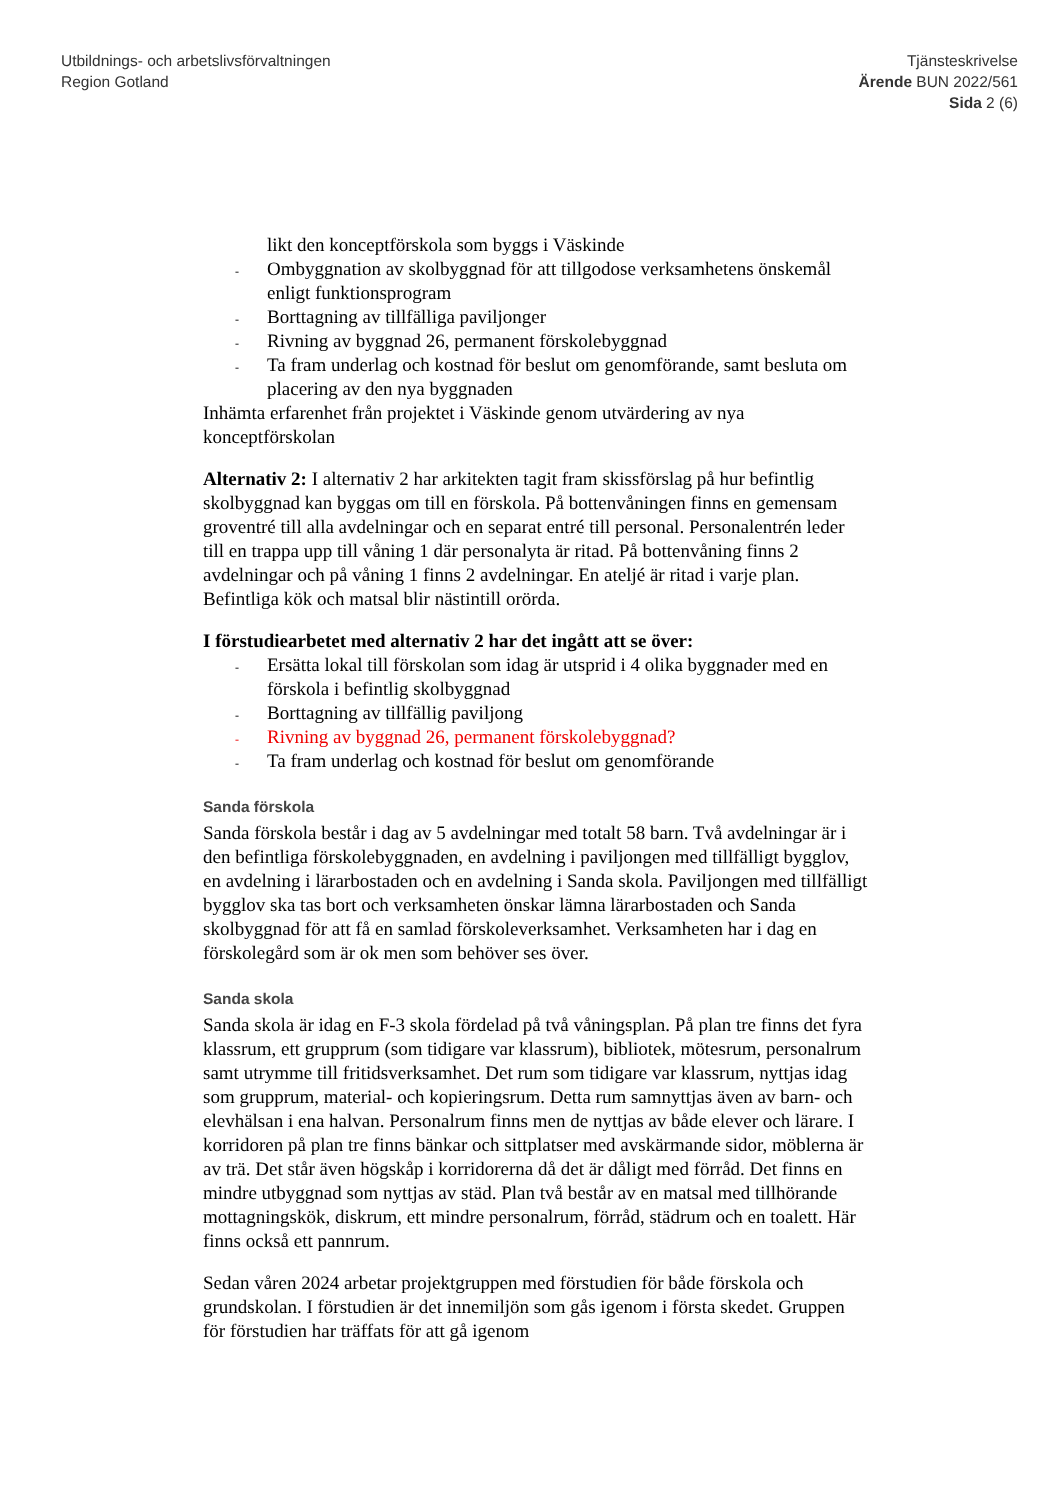Utbildnings- och arbetslivsförvaltningen
Region Gotland
Tjänsteskrivelse
Ärende BUN 2022/561
Sida 2 (6)
likt den konceptförskola som byggs i Väskinde
- Ombyggnation av skolbyggnad för att tillgodose verksamhetens önskemål enligt funktionsprogram
- Borttagning av tillfälliga paviljonger
- Rivning av byggnad 26, permanent förskolebyggnad
- Ta fram underlag och kostnad för beslut om genomförande, samt besluta om placering av den nya byggnaden
Inhämta erfarenhet från projektet i Väskinde genom utvärdering av nya konceptförskolan
Alternativ 2: I alternativ 2 har arkitekten tagit fram skissförslag på hur befintlig skolbyggnad kan byggas om till en förskola. På bottenvåningen finns en gemensam groventré till alla avdelningar och en separat entré till personal. Personalentrén leder till en trappa upp till våning 1 där personalyta är ritad. På bottenvåning finns 2 avdelningar och på våning 1 finns 2 avdelningar. En ateljé är ritad i varje plan. Befintliga kök och matsal blir nästintill orörda.
I förstudiearbetet med alternativ 2 har det ingått att se över:
- Ersätta lokal till förskolan som idag är utsprid i 4 olika byggnader med en förskola i befintlig skolbyggnad
- Borttagning av tillfällig paviljong
- Rivning av byggnad 26, permanent förskolebyggnad?
- Ta fram underlag och kostnad för beslut om genomförande
Sanda förskola
Sanda förskola består i dag av 5 avdelningar med totalt 58 barn. Två avdelningar är i den befintliga förskolebyggnaden, en avdelning i paviljongen med tillfälligt bygglov, en avdelning i lärarbostaden och en avdelning i Sanda skola. Paviljongen med tillfälligt bygglov ska tas bort och verksamheten önskar lämna lärarbostaden och Sanda skolbyggnad för att få en samlad förskoleverksamhet. Verksamheten har i dag en förskolegård som är ok men som behöver ses över.
Sanda skola
Sanda skola är idag en F-3 skola fördelad på två våningsplan. På plan tre finns det fyra klassrum, ett grupprum (som tidigare var klassrum), bibliotek, mötesrum, personalrum samt utrymme till fritidsverksamhet. Det rum som tidigare var klassrum, nyttjas idag som grupprum, material- och kopieringsrum. Detta rum samnyttjas även av barn- och elevhälsan i ena halvan. Personalrum finns men de nyttjas av både elever och lärare. I korridoren på plan tre finns bänkar och sittplatser med avskärmande sidor, möblerna är av trä. Det står även högskåp i korridorerna då det är dåligt med förråd. Det finns en mindre utbyggnad som nyttjas av städ. Plan två består av en matsal med tillhörande mottagningskök, diskrum, ett mindre personalrum, förråd, städrum och en toalett. Här finns också ett pannrum.
Sedan våren 2024 arbetar projektgruppen med förstudien för både förskola och grundskolan. I förstudien är det innemiljön som gås igenom i första skedet. Gruppen för förstudien har träffats för att gå igenom